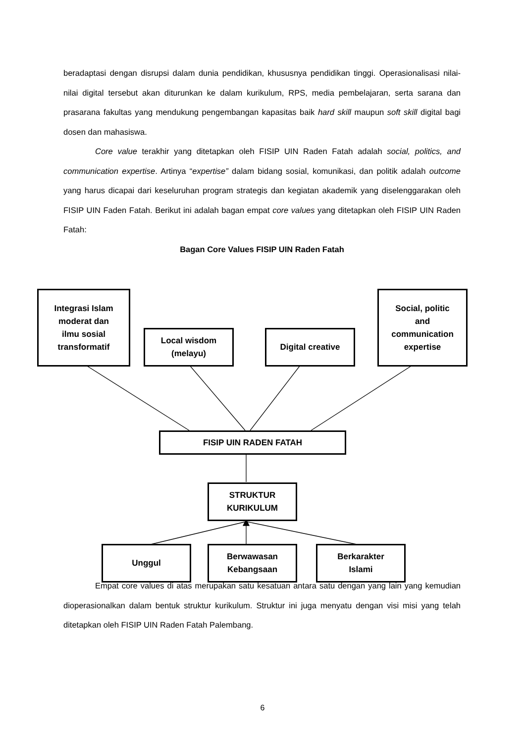beradaptasi dengan disrupsi dalam dunia pendidikan, khususnya pendidikan tinggi. Operasionalisasi nilai-nilai digital tersebut akan diturunkan ke dalam kurikulum, RPS, media pembelajaran, serta sarana dan prasarana fakultas yang mendukung pengembangan kapasitas baik hard skill maupun soft skill digital bagi dosen dan mahasiswa.
Core value terakhir yang ditetapkan oleh FISIP UIN Raden Fatah adalah social, politics, and communication expertise. Artinya “expertise” dalam bidang sosial, komunikasi, dan politik adalah outcome yang harus dicapai dari keseluruhan program strategis dan kegiatan akademik yang diselenggarakan oleh FISIP UIN Faden Fatah. Berikut ini adalah bagan empat core values yang ditetapkan oleh FISIP UIN Raden Fatah:
Bagan Core Values FISIP UIN Raden Fatah
Integrasi Islam
moderat dan
ilmu sosial
transformatif
Local wisdom
(melayu)
Digital creative
Social, politic
and
communication
expertise
FISIP UIN RADEN FATAH
STRUKTUR
KURIKULUM
Unggul
Berwawasan
Kebangsaan
Berkarakter
Islami
Empat core values di atas merupakan satu kesatuan antara satu dengan yang lain yang kemudian dioperasionalkan dalam bentuk struktur kurikulum. Struktur ini juga menyatu dengan visi misi yang telah ditetapkan oleh FISIP UIN Raden Fatah Palembang.
6